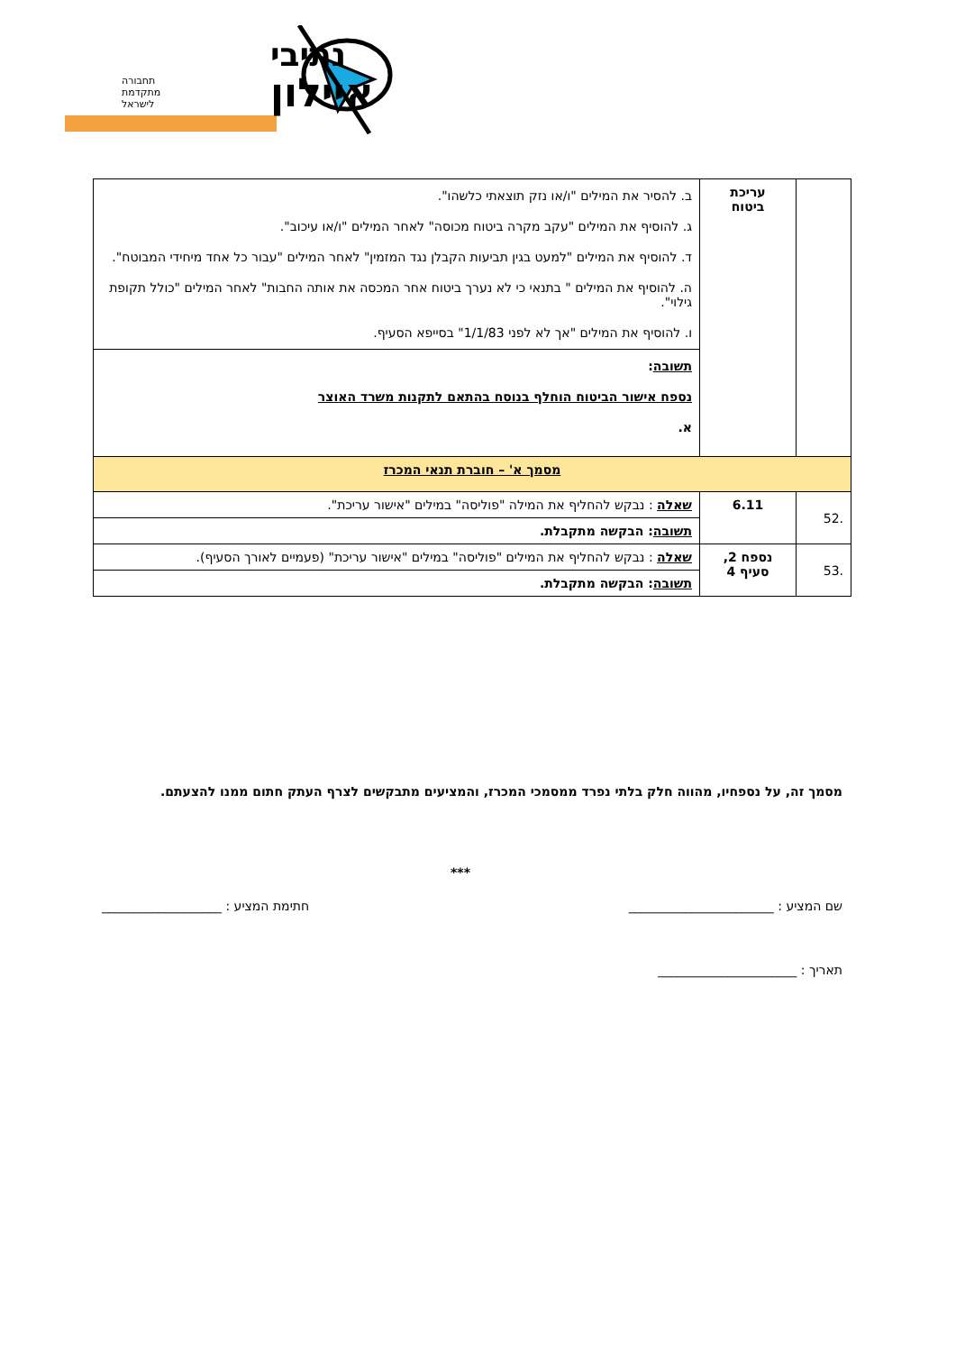איילון
נתיבי
תחבורה
מתקדמת
לישראל
| | עריכת ביטוח | ב. להסיר את המילים "ו/או נזק תוצאתי כלשהו". ג. להוסיף את המילים "עקב מקרה ביטוח מכוסה" לאחר המילים "ו/או עיכוב". ד. להוסיף את המילים "למעט בגין תביעות הקבלן נגד המזמין" לאחר המילים "עבור כל אחד מיחידי המבוטח". ה. להוסיף את המילים " בתנאי כי לא נערך ביטוח אחר המכסה את אותה החבות" לאחר המילים "כולל תקופת גילוי". ו. להוסיף את המילים "אך לא לפני 1/1/83" בסייפא הסעיף. |
| | | תשובה : נספח אישור הביטוח הוחלף בנוסח בהתאם לתקנות משרד האוצר א. |
| מסמך א' – חוברת תנאי המכרז | | |
| .52 | 6.11 | שאלה : נבקש להחליף את המילה "פוליסה" במילים "אישור עריכת". |
| | | תשובה : הבקשה מתקבלת. |
| .53 | נספח 2, סעיף 4 | שאלה : נבקש להחליף את המילים "פוליסה" במילים "אישור עריכת" (פעמיים לאורך הסעיף). |
| | | תשובה : הבקשה מתקבלת. |
מסמך זה, על נספחיו, מהווה חלק בלתי נפרד ממסמכי המכרז, והמציעים מתבקשים לצרף העתק חתום ממנו להצעתם.
***
שם המציע : _______________________ חתימת המציע : ___________________
תאריך : ______________________